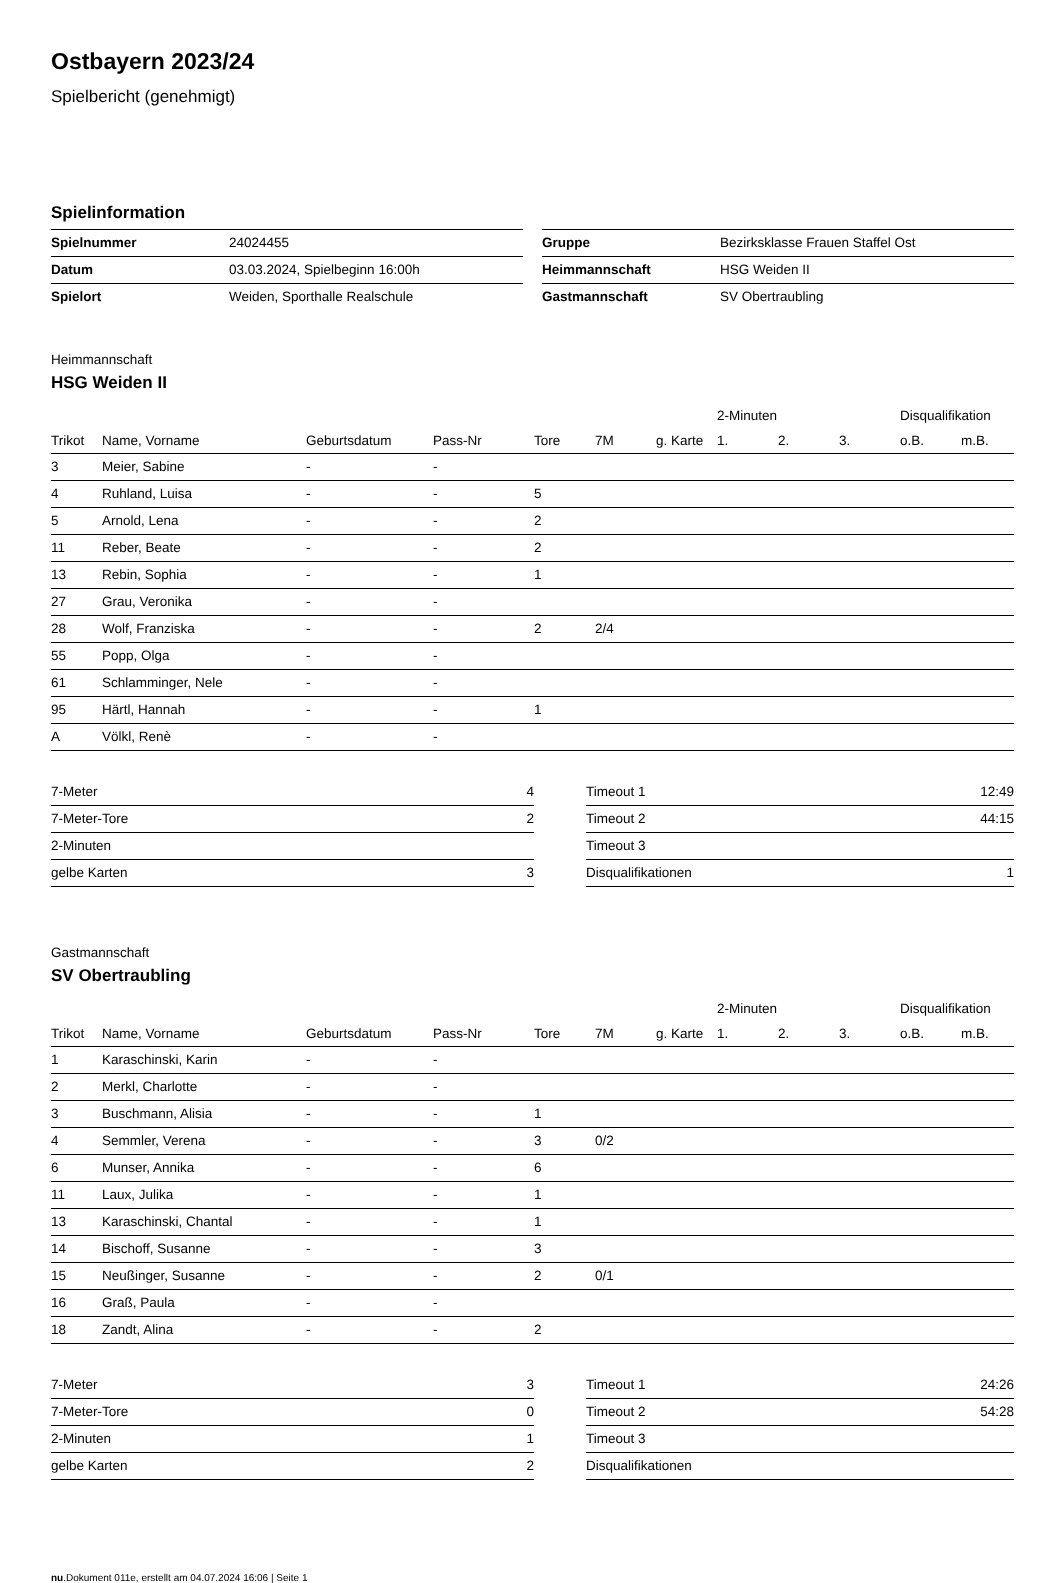Ostbayern 2023/24
Spielbericht (genehmigt)
Spielinformation
| Spielnummer | 24024455 |
| Datum | 03.03.2024, Spielbeginn 16:00h |
| Spielort | Weiden, Sporthalle Realschule |
| Gruppe | Bezirksklasse Frauen Staffel Ost |
| Heimmannschaft | HSG Weiden II |
| Gastmannschaft | SV Obertraubling |
Heimmannschaft
HSG Weiden II
| | | | | | | | 2-Minuten | | | Disqualifikation | |
| --- | --- | --- | --- | --- | --- | --- | --- | --- | --- | --- | --- |
| Trikot | Name, Vorname | Geburtsdatum | Pass-Nr | Tore | 7M | g. Karte | 1. | 2. | 3. | o.B. | m.B. |
| 3 | Meier, Sabine | - | - | | | | | | | | |
| 4 | Ruhland, Luisa | - | - | 5 | | | | | | | |
| 5 | Arnold, Lena | - | - | 2 | | | | | | | |
| 11 | Reber, Beate | - | - | 2 | | | | | | | |
| 13 | Rebin, Sophia | - | - | 1 | | | | | | | |
| 27 | Grau, Veronika | - | - | | | | | | | | |
| 28 | Wolf, Franziska | - | - | 2 | 2/4 | | | | | | |
| 55 | Popp, Olga | - | - | | | | | | | | |
| 61 | Schlamminger, Nele | - | - | | | | | | | | |
| 95 | Härtl, Hannah | - | - | 1 | | | | | | | |
| A | Völkl, Renè | - | - | | | | | | | | |
| 7-Meter | 4 |
| 7-Meter-Tore | 2 |
| 2-Minuten | |
| gelbe Karten | 3 |
| Timeout 1 | 12:49 |
| Timeout 2 | 44:15 |
| Timeout 3 | |
| Disqualifikationen | 1 |
Gastmannschaft
SV Obertraubling
| | | | | | | | 2-Minuten | | | Disqualifikation | |
| --- | --- | --- | --- | --- | --- | --- | --- | --- | --- | --- | --- |
| Trikot | Name, Vorname | Geburtsdatum | Pass-Nr | Tore | 7M | g. Karte | 1. | 2. | 3. | o.B. | m.B. |
| 1 | Karaschinski, Karin | - | - | | | | | | | | |
| 2 | Merkl, Charlotte | - | - | | | | | | | | |
| 3 | Buschmann, Alisia | - | - | 1 | | | | | | | |
| 4 | Semmler, Verena | - | - | 3 | 0/2 | | | | | | |
| 6 | Munser, Annika | - | - | 6 | | | | | | | |
| 11 | Laux, Julika | - | - | 1 | | | | | | | |
| 13 | Karaschinski, Chantal | - | - | 1 | | | | | | | |
| 14 | Bischoff, Susanne | - | - | 3 | | | | | | | |
| 15 | Neußinger, Susanne | - | - | 2 | 0/1 | | | | | | |
| 16 | Graß, Paula | - | - | | | | | | | | |
| 18 | Zandt, Alina | - | - | 2 | | | | | | | |
| 7-Meter | 3 |
| 7-Meter-Tore | 0 |
| 2-Minuten | 1 |
| gelbe Karten | 2 |
| Timeout 1 | 24:26 |
| Timeout 2 | 54:28 |
| Timeout 3 | |
| Disqualifikationen | |
nu.Dokument 011e, erstellt am 04.07.2024 16:06 | Seite 1